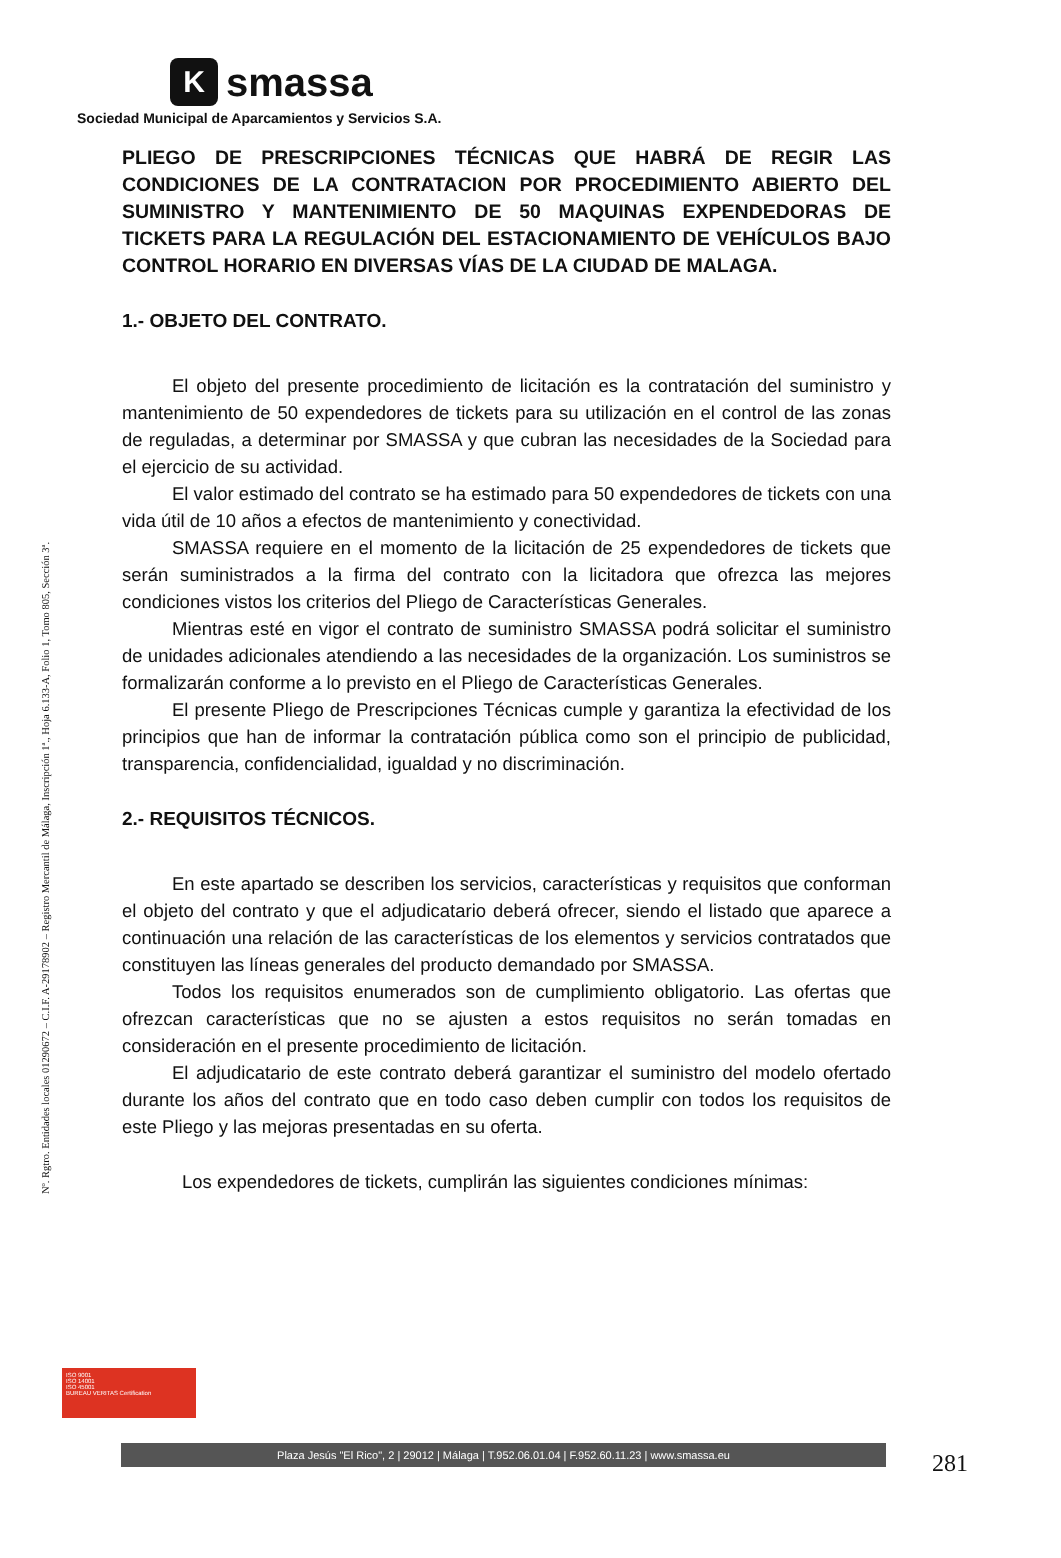Nº. Rgtro. Entidades locales 01290672 – C.I.F. A-29178902 – Registro Mercantil de Málaga, Inscripción 1ª., Hoja 6.133-A, Folio 1, Tomo 805, Sección 3ª.
K
smassa
Sociedad Municipal de Aparcamientos y Servicios S.A.
PLIEGO DE PRESCRIPCIONES TÉCNICAS QUE HABRÁ DE REGIR LAS CONDICIONES DE LA CONTRATACION POR PROCEDIMIENTO ABIERTO DEL SUMINISTRO Y MANTENIMIENTO DE 50 MAQUINAS EXPENDEDORAS DE TICKETS PARA LA REGULACIÓN DEL ESTACIONAMIENTO DE VEHÍCULOS BAJO CONTROL HORARIO EN DIVERSAS VÍAS DE LA CIUDAD DE MALAGA.
1.- OBJETO DEL CONTRATO.
El objeto del presente procedimiento de licitación es la contratación del suministro y mantenimiento de 50 expendedores de tickets para su utilización en el control de las zonas de reguladas, a determinar por SMASSA y que cubran las necesidades de la Sociedad para el ejercicio de su actividad.
El valor estimado del contrato se ha estimado para 50 expendedores de tickets con una vida útil de 10 años a efectos de mantenimiento y conectividad.
SMASSA requiere en el momento de la licitación de 25 expendedores de tickets que serán suministrados a la firma del contrato con la licitadora que ofrezca las mejores condiciones vistos los criterios del Pliego de Características Generales.
Mientras esté en vigor el contrato de suministro SMASSA podrá solicitar el suministro de unidades adicionales atendiendo a las necesidades de la organización. Los suministros se formalizarán conforme a lo previsto en el Pliego de Características Generales.
El presente Pliego de Prescripciones Técnicas cumple y garantiza la efectividad de los principios que han de informar la contratación pública como son el principio de publicidad, transparencia, confidencialidad, igualdad y no discriminación.
2.- REQUISITOS TÉCNICOS.
En este apartado se describen los servicios, características y requisitos que conforman el objeto del contrato y que el adjudicatario deberá ofrecer, siendo el listado que aparece a continuación una relación de las características de los elementos y servicios contratados que constituyen las líneas generales del producto demandado por SMASSA.
Todos los requisitos enumerados son de cumplimiento obligatorio. Las ofertas que ofrezcan características que no se ajusten a estos requisitos no serán tomadas en consideración en el presente procedimiento de licitación.
El adjudicatario de este contrato deberá garantizar el suministro del modelo ofertado durante los años del contrato que en todo caso deben cumplir con todos los requisitos de este Pliego y las mejoras presentadas en su oferta.
Los expendedores de tickets, cumplirán las siguientes condiciones mínimas:
ISO 9001
ISO 14001
ISO 45001
BUREAU VERITAS Certification
Plaza Jesús "El Rico", 2 | 29012 | Málaga | T.952.06.01.04 | F.952.60.11.23 | www.smassa.eu
281